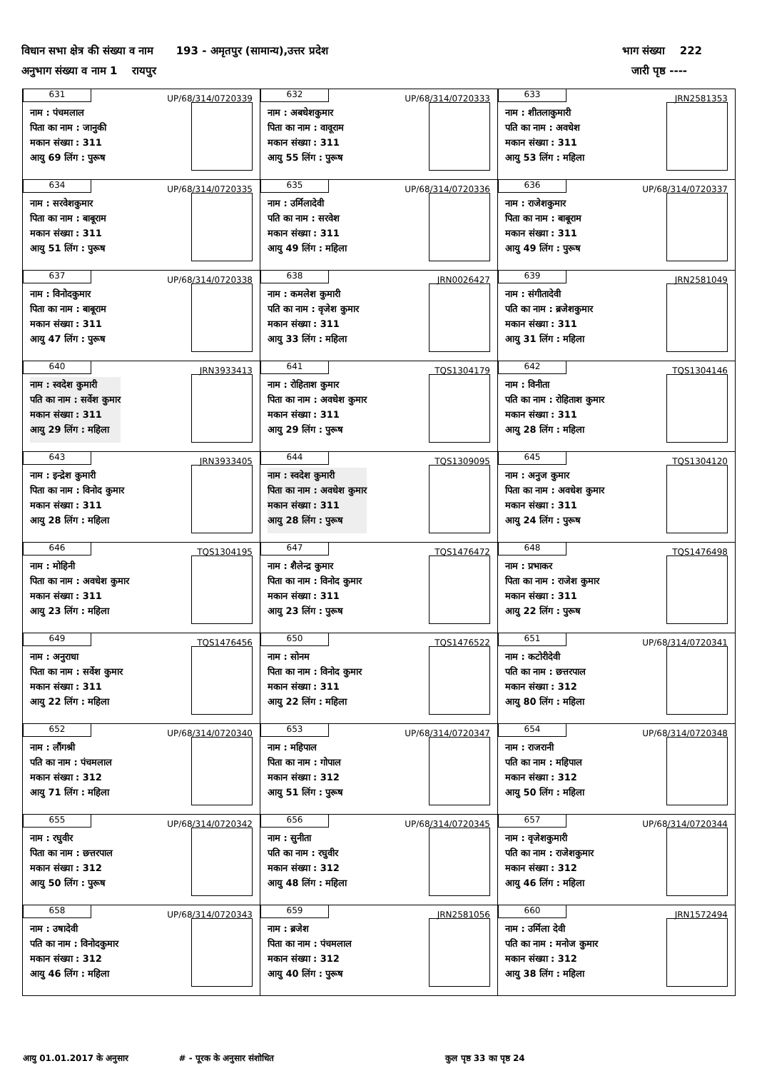विधान सभा क्षेत्र की संख्या व नाम 193 - अमृतपुर (सामान्य),उत्तर प्रदेश भाग संख्या 222
अनुभाग संख्या व नाम 1 रायपुर जारी पृष्ठ ----
| 631 UP/68/314/0720339 नाम : पंचमलाल पिता का नाम : जानुकी मकान संख्या : 311 आयु 69 लिंग : पुरूष | 632 UP/68/314/0720333 नाम : अबधेशकुमार पिता का नाम : वावूराम मकान संख्या : 311 आयु 55 लिंग : पुरूष | 633 JRN2581353 नाम : शीतलाकुमारी पति का नाम : अवधेश मकान संख्या : 311 आयु 53 लिंग : महिला |
| 634 UP/68/314/0720335 नाम : सरवेशकुमार पिता का नाम : बाबूराम मकान संख्या : 311 आयु 51 लिंग : पुरूष | 635 UP/68/314/0720336 नाम : उर्मिलादेवी पति का नाम : सरवेश मकान संख्या : 311 आयु 49 लिंग : महिला | 636 UP/68/314/0720337 नाम : राजेशकुमार पिता का नाम : बाबूराम मकान संख्या : 311 आयु 49 लिंग : पुरूष |
| 637 UP/68/314/0720338 नाम : विनोदकुमार पिता का नाम : बाबूराम मकान संख्या : 311 आयु 47 लिंग : पुरूष | 638 JRN0026427 नाम : कमलेश कुमारी पति का नाम : वृजेश कुमार मकान संख्या : 311 आयु 33 लिंग : महिला | 639 JRN2581049 नाम : संगीतादेवी पति का नाम : ब्रजेशकुमार मकान संख्या : 311 आयु 31 लिंग : महिला |
| 640 JRN3933413 नाम : स्वदेश कुमारी पति का नाम : सर्वेश कुमार मकान संख्या : 311 आयु 29 लिंग : महिला | 641 TQS1304179 नाम : रोहिताश कुमार पिता का नाम : अवधेश कुमार मकान संख्या : 311 आयु 29 लिंग : पुरूष | 642 TQS1304146 नाम : विनीता पति का नाम : रोहिताश कुमार मकान संख्या : 311 आयु 28 लिंग : महिला |
| 643 JRN3933405 नाम : इन्द्रेश कुमारी पिता का नाम : विनोद कुमार मकान संख्या : 311 आयु 28 लिंग : महिला | 644 TQS1309095 नाम : स्वदेश कुमारी पिता का नाम : अवधेश कुमार मकान संख्या : 311 आयु 28 लिंग : पुरूष | 645 TQS1304120 नाम : अनुज कुमार पिता का नाम : अवधेश कुमार मकान संख्या : 311 आयु 24 लिंग : पुरूष |
| 646 TQS1304195 नाम : मोहिनी पिता का नाम : अवधेश कुमार मकान संख्या : 311 आयु 23 लिंग : महिला | 647 TQS1476472 नाम : शैलेन्द्र कुमार पिता का नाम : विनोद कुमार मकान संख्या : 311 आयु 23 लिंग : पुरूष | 648 TQS1476498 नाम : प्रभाकर पिता का नाम : राजेश कुमार मकान संख्या : 311 आयु 22 लिंग : पुरूष |
| 649 TQS1476456 नाम : अनुराधा पिता का नाम : सर्वेश कुमार मकान संख्या : 311 आयु 22 लिंग : महिला | 650 TQS1476522 नाम : सोनम पिता का नाम : विनोद कुमार मकान संख्या : 311 आयु 22 लिंग : महिला | 651 UP/68/314/0720341 नाम : कटोरीदेवी पति का नाम : छत्तरपाल मकान संख्या : 312 आयु 80 लिंग : महिला |
| 652 UP/68/314/0720340 नाम : लौंगश्री पति का नाम : पंचमलाल मकान संख्या : 312 आयु 71 लिंग : महिला | 653 UP/68/314/0720347 नाम : महिपाल पिता का नाम : गोपाल मकान संख्या : 312 आयु 51 लिंग : पुरूष | 654 UP/68/314/0720348 नाम : राजरानी पति का नाम : महिपाल मकान संख्या : 312 आयु 50 लिंग : महिला |
| 655 UP/68/314/0720342 नाम : रघुवीर पिता का नाम : छत्तरपाल मकान संख्या : 312 आयु 50 लिंग : पुरूष | 656 UP/68/314/0720345 नाम : सुनीता पति का नाम : रघुवीर मकान संख्या : 312 आयु 48 लिंग : महिला | 657 UP/68/314/0720344 नाम : वृजेशकुमारी पति का नाम : राजेशकुमार मकान संख्या : 312 आयु 46 लिंग : महिला |
| 658 UP/68/314/0720343 नाम : उषादेवी पति का नाम : विनोदकुमार मकान संख्या : 312 आयु 46 लिंग : महिला | 659 JRN2581056 नाम : ब्रजेश पिता का नाम : पंचमलाल मकान संख्या : 312 आयु 40 लिंग : पुरूष | 660 JRN1572494 नाम : उर्मिला देवी पति का नाम : मनोज कुमार मकान संख्या : 312 आयु 38 लिंग : महिला |
आयु 01.01.2017 के अनुसार # - पूरक के अनुसार संशोधित कुल पृष्ठ 33 का पृष्ठ 24